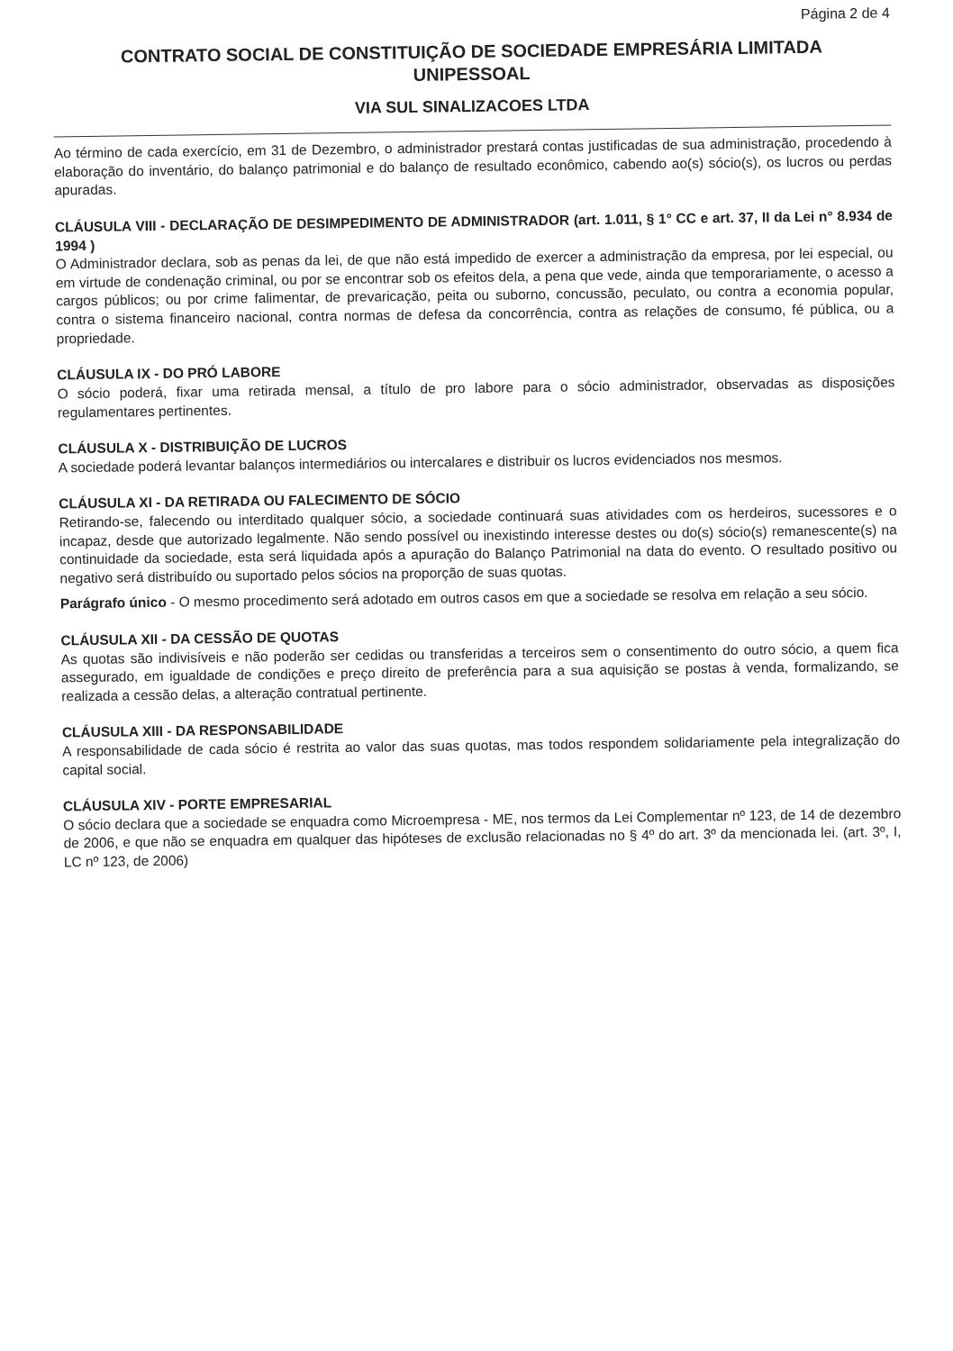Página 2 de 4
CONTRATO SOCIAL DE CONSTITUIÇÃO DE SOCIEDADE EMPRESÁRIA LIMITADA
UNIPESSOAL
VIA SUL SINALIZACOES LTDA
Ao término de cada exercício, em 31 de Dezembro, o administrador prestará contas justificadas de sua administração, procedendo à elaboração do inventário, do balanço patrimonial e do balanço de resultado econômico, cabendo ao(s) sócio(s), os lucros ou perdas apuradas.
CLÁUSULA VIII - DECLARAÇÃO DE DESIMPEDIMENTO DE ADMINISTRADOR (art. 1.011, § 1° CC e art. 37, II da Lei n° 8.934 de 1994 )
O Administrador declara, sob as penas da lei, de que não está impedido de exercer a administração da empresa, por lei especial, ou em virtude de condenação criminal, ou por se encontrar sob os efeitos dela, a pena que vede, ainda que temporariamente, o acesso a cargos públicos; ou por crime falimentar, de prevaricação, peita ou suborno, concussão, peculato, ou contra a economia popular, contra o sistema financeiro nacional, contra normas de defesa da concorrência, contra as relações de consumo, fé pública, ou a propriedade.
CLÁUSULA IX - DO PRÓ LABORE
O sócio poderá, fixar uma retirada mensal, a título de pro labore para o sócio administrador, observadas as disposições regulamentares pertinentes.
CLÁUSULA X - DISTRIBUIÇÃO DE LUCROS
A sociedade poderá levantar balanços intermediários ou intercalares e distribuir os lucros evidenciados nos mesmos.
CLÁUSULA XI - DA RETIRADA OU FALECIMENTO DE SÓCIO
Retirando-se, falecendo ou interditado qualquer sócio, a sociedade continuará suas atividades com os herdeiros, sucessores e o incapaz, desde que autorizado legalmente. Não sendo possível ou inexistindo interesse destes ou do(s) sócio(s) remanescente(s) na continuidade da sociedade, esta será liquidada após a apuração do Balanço Patrimonial na data do evento. O resultado positivo ou negativo será distribuído ou suportado pelos sócios na proporção de suas quotas.
Parágrafo único - O mesmo procedimento será adotado em outros casos em que a sociedade se resolva em relação a seu sócio.
CLÁUSULA XII - DA CESSÃO DE QUOTAS
As quotas são indivisíveis e não poderão ser cedidas ou transferidas a terceiros sem o consentimento do outro sócio, a quem fica assegurado, em igualdade de condições e preço direito de preferência para a sua aquisição se postas à venda, formalizando, se realizada a cessão delas, a alteração contratual pertinente.
CLÁUSULA XIII - DA RESPONSABILIDADE
A responsabilidade de cada sócio é restrita ao valor das suas quotas, mas todos respondem solidariamente pela integralização do capital social.
CLÁUSULA XIV - PORTE EMPRESARIAL
O sócio declara que a sociedade se enquadra como Microempresa - ME, nos termos da Lei Complementar nº 123, de 14 de dezembro de 2006, e que não se enquadra em qualquer das hipóteses de exclusão relacionadas no § 4º do art. 3º da mencionada lei. (art. 3º, I, LC nº 123, de 2006)